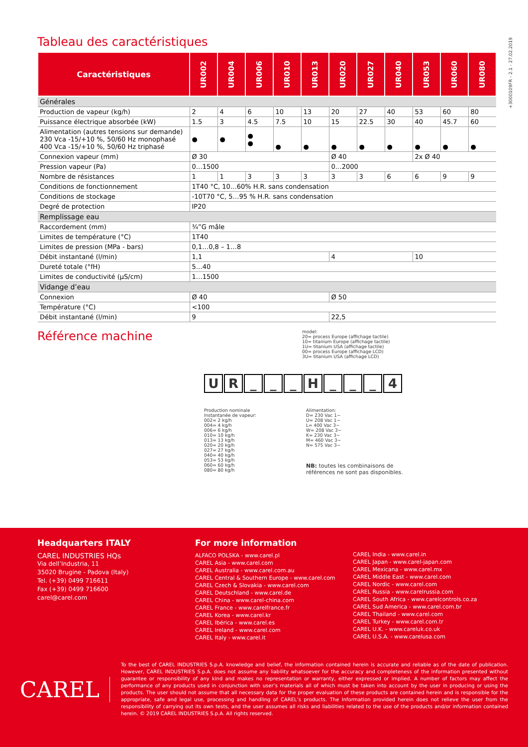+3000109FR - 2.1 - 27.02.2019
Tableau des caractéristiques
| Caractéristiques | UR002 | UR004 | UR006 | UR010 | UR013 | UR020 | UR027 | UR040 | UR053 | UR060 | UR080 |
| --- | --- | --- | --- | --- | --- | --- | --- | --- | --- | --- | --- |
| Générales | | | | | | | | | | | |
| Production de vapeur (kg/h) | 2 | 4 | 6 | 10 | 13 | 20 | 27 | 40 | 53 | 60 | 80 |
| Puissance électrique absorbée (kW) | 1.5 | 3 | 4.5 | 7.5 | 10 | 15 | 22.5 | 30 | 40 | 45.7 | 60 |
| Alimentation (autres tensions sur demande) 230 Vca -15/+10 %, 50/60 Hz monophasé 400 Vca -15/+10 %, 50/60 Hz triphasé | ● | ● | ● ● | ● | ● | ● | ● | ● | ● | ● | ● |
| Connexion vapeur (mm) | Ø 30 | | | | | Ø 40 | | | 2x Ø 40 | | |
| Pression vapeur (Pa) | 0…1500 | | | | | 0…2000 | | | | | |
| Nombre de résistances | 1 | 1 | 3 | 3 | 3 | 3 | 3 | 6 | 6 | 9 | 9 |
| Conditions de fonctionnement | 1T40 °C, 10…60% H.R. sans condensation | | | | | | | | | | |
| Conditions de stockage | -10T70 °C, 5…95 % H.R. sans condensation | | | | | | | | | | |
| Degré de protection | IP20 | | | | | | | | | | |
| Remplissage eau | | | | | | | | | | | |
| Raccordement (mm) | ¾”G mâle | | | | | | | | | | |
| Limites de température (°C) | 1T40 | | | | | | | | | | |
| Limites de pression (MPa - bars) | 0,1…0,8 – 1…8 | | | | | | | | | | |
| Débit instantané (l/min) | 1,1 | | | | | 4 | | | 10 | | |
| Dureté totale (°fH) | 5…40 | | | | | | | | | | |
| Limites de conductivité (μS/cm) | 1…1500 | | | | | | | | | | |
| Vidange d’eau | | | | | | | | | | | |
| Connexion | Ø 40 | | | | | Ø 50 | | | | | |
| Température (°C) | <100 | | | | | | | | | | |
| Débit instantané (l/min) | 9 | | | | | 22,5 | | | | | |
Référence machine
model:
20= process Europe (affichage tactile)
10= titanium Europe (affichage tactile)
1U= titanium USA (affichage tactile)
00= process Europe (affichage LCD)
3U= titanium USA (affichage LCD)
UR _ _ _ H _ _ _ 4
Production nominale
Instantanée de vapeur:
002= 2 kg/h
004= 4 kg/h
006= 6 kg/h
010= 10 kg/h
013= 13 kg/h
020= 20 kg/h
027= 27 kg/h
040= 40 kg/h
053= 53 kg/h
060= 60 kg/h
080= 80 kg/h
Alimentation:
D= 230 Vac 1~
U= 208 Vac 1~
L= 400 Vac 3~
W= 208 Vac 3~
K= 230 Vac 3~
M= 460 Vac 3~
N= 575 Vac 3~
NB: toutes les combinaisons de
références ne sont pas disponibles.
Headquarters ITALY
CAREL INDUSTRIES HQs
Via dell’Industria, 11
35020 Brugine - Padova (Italy)
Tel. (+39) 0499 716611
Fax (+39) 0499 716600
carel@carel.com
For more information
ALFACO POLSKA - www.carel.pl
CAREL Asia - www.carel.com
CAREL Australia - www.carel.com.au
CAREL Central & Southern Europe - www.carel.com
CAREL Czech & Slovakia - www.carel.com
CAREL Deutschland - www.carel.de
CAREL China - www.carel-china.com
CAREL France - www.carelfrance.fr
CAREL Korea - www.carel.kr
CAREL Ibérica - www.carel.es
CAREL Ireland - www.carel.com
CAREL Italy - www.carel.it
CAREL India - www.carel.in
CAREL Japan - www.carel-japan.com
CAREL Mexicana - www.carel.mx
CAREL Middle East - www.carel.com
CAREL Nordic - www.carel.com
CAREL Russia - www.carelrussia.com
CAREL South Africa - www.carelcontrols.co.za
CAREL Sud America - www.carel.com.br
CAREL Thailand - www.carel.com
CAREL Turkey - www.carel.com.tr
CAREL U.K. - www.careluk.co.uk
CAREL U.S.A. - www.carelusa.com
CAREL
To the best of CAREL INDUSTRIES S.p.A. knowledge and belief, the information contained herein is accurate and reliable as of the date of publication. However, CAREL INDUSTRIES S.p.A. does not assume any liability whatsoever for the accuracy and completeness of the information presented without guarantee or responsibility of any kind and makes no representation or warranty, either expressed or implied. A number of factors may affect the performance of any products used in conjunction with user’s materials all of which must be taken into account by the user in producing or using the products. The user should not assume that all necessary data for the proper evaluation of these products are contained herein and is responsible for the appropriate, safe and legal use, processing and handling of CAREL’s products. The Information provided herein does not relieve the user from the responsibility of carrying out its own tests, and the user assumes all risks and liabilities related to the use of the products and/or information contained herein. © 2019 CAREL INDUSTRIES S.p.A. All rights reserved.